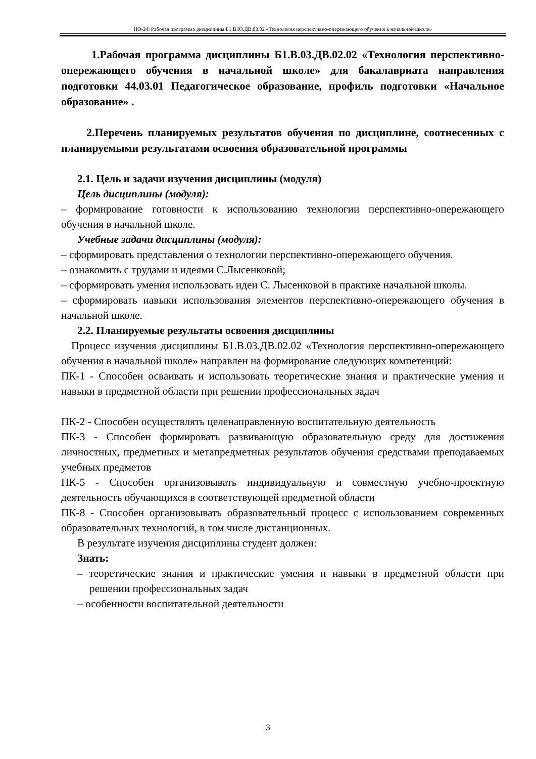НО-24: Рабочая программа дисциплины Б1.В.03.ДВ.02.02 «Технология перспективно-опережающего обучения в начальной школе»
1.Рабочая программа дисциплины Б1.В.03.ДВ.02.02 «Технология перспективно-опережающего обучения в начальной школе» для бакалавриата направления подготовки 44.03.01 Педагогическое образование, профиль подготовки «Начальное образование» .
2.Перечень планируемых результатов обучения по дисциплине, соотнесенных с планируемыми результатами освоения образовательной программы
2.1. Цель и задачи изучения дисциплины (модуля)
Цель дисциплины (модуля):
– формирование готовности к использованию технологии перспективно-опережающего обучения в начальной школе.
Учебные задачи дисциплины (модуля):
– сформировать представления о технологии перспективно-опережающего обучения.
– ознакомить с трудами и идеями С.Лысенковой;
– сформировать умения использовать идеи С. Лысенковой в практике начальной школы.
– сформировать навыки использования элементов перспективно-опережающего обучения в начальной школе.
2.2. Планируемые результаты освоения дисциплины
Процесс изучения дисциплины Б1.В.03.ДВ.02.02 «Технология перспективно-опережающего обучения в начальной школе» направлен на формирование следующих компетенций:
ПК-1 - Способен осваивать и использовать теоретические знания и практические умения и навыки в предметной области при решении профессиональных задач
ПК-2 - Способен осуществлять целенаправленную воспитательную деятельность
ПК-3 - Способен формировать развивающую образовательную среду для достижения личностных, предметных и метапредметных результатов обучения средствами преподаваемых учебных предметов
ПК-5 - Способен организовывать индивидуальную и совместную учебно-проектную деятельность обучающихся в соответствующей предметной области
ПК-8 - Способен организовывать образовательный процесс с использованием современных образовательных технологий, в том числе дистанционных.
В результате изучения дисциплины студент должен:
Знать:
– теоретические знания и практические умения и навыки в предметной области при решении профессиональных задач
– особенности воспитательной деятельности
3